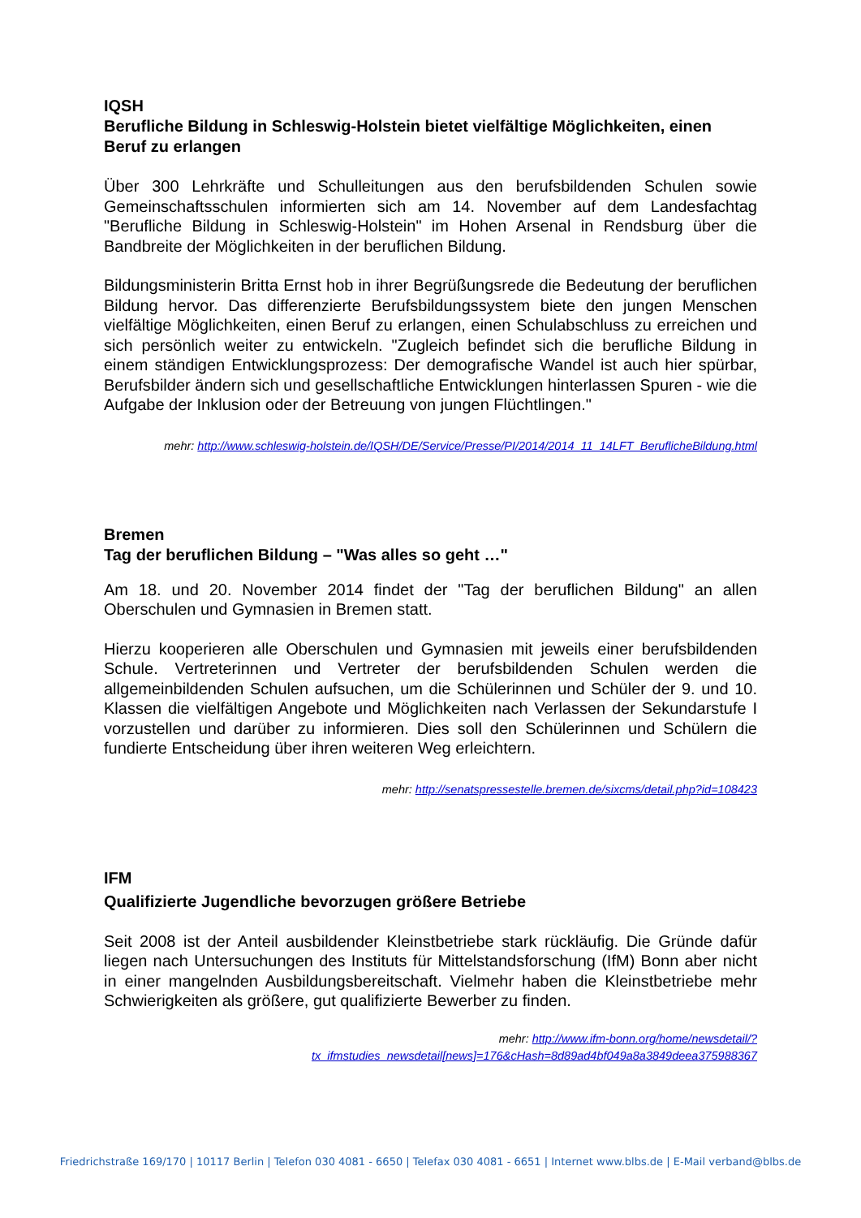IQSH
Berufliche Bildung in Schleswig-Holstein bietet vielfältige Möglichkeiten, einen Beruf zu erlangen
Über 300 Lehrkräfte und Schulleitungen aus den berufsbildenden Schulen sowie Gemeinschaftsschulen informierten sich am 14. November auf dem Landesfachtag "Berufliche Bildung in Schleswig-Holstein" im Hohen Arsenal in Rendsburg über die Bandbreite der Möglichkeiten in der beruflichen Bildung.
Bildungsministerin Britta Ernst hob in ihrer Begrüßungsrede die Bedeutung der beruflichen Bildung hervor. Das differenzierte Berufsbildungssystem biete den jungen Menschen vielfältige Möglichkeiten, einen Beruf zu erlangen, einen Schulabschluss zu erreichen und sich persönlich weiter zu entwickeln. "Zugleich befindet sich die berufliche Bildung in einem ständigen Entwicklungsprozess: Der demografische Wandel ist auch hier spürbar, Berufsbilder ändern sich und gesellschaftliche Entwicklungen hinterlassen Spuren - wie die Aufgabe der Inklusion oder der Betreuung von jungen Flüchtlingen."
mehr: http://www.schleswig-holstein.de/IQSH/DE/Service/Presse/PI/2014/2014_11_14LFT_BeruflicheBildung.html
Bremen
Tag der beruflichen Bildung – "Was alles so geht …"
Am 18. und 20. November 2014 findet der "Tag der beruflichen Bildung" an allen Oberschulen und Gymnasien in Bremen statt.
Hierzu kooperieren alle Oberschulen und Gymnasien mit jeweils einer berufsbildenden Schule. Vertreterinnen und Vertreter der berufsbildenden Schulen werden die allgemeinbildenden Schulen aufsuchen, um die Schülerinnen und Schüler der 9. und 10. Klassen die vielfältigen Angebote und Möglichkeiten nach Verlassen der Sekundarstufe I vorzustellen und darüber zu informieren. Dies soll den Schülerinnen und Schülern die fundierte Entscheidung über ihren weiteren Weg erleichtern.
mehr: http://senatspressestelle.bremen.de/sixcms/detail.php?id=108423
IFM
Qualifizierte Jugendliche bevorzugen größere Betriebe
Seit 2008 ist der Anteil ausbildender Kleinstbetriebe stark rückläufig. Die Gründe dafür liegen nach Untersuchungen des Instituts für Mittelstandsforschung (IfM) Bonn aber nicht in einer mangelnden Ausbildungsbereitschaft. Vielmehr haben die Kleinstbetriebe mehr Schwierigkeiten als größere, gut qualifizierte Bewerber zu finden.
mehr: http://www.ifm-bonn.org/home/newsdetail/?tx_ifmstudies_newsdetail[news]=176&cHash=8d89ad4bf049a8a3849deea375988367
Friedrichstraße 169/170 | 10117 Berlin | Telefon 030 4081 - 6650 | Telefax 030 4081 - 6651 | Internet www.blbs.de | E-Mail verband@blbs.de